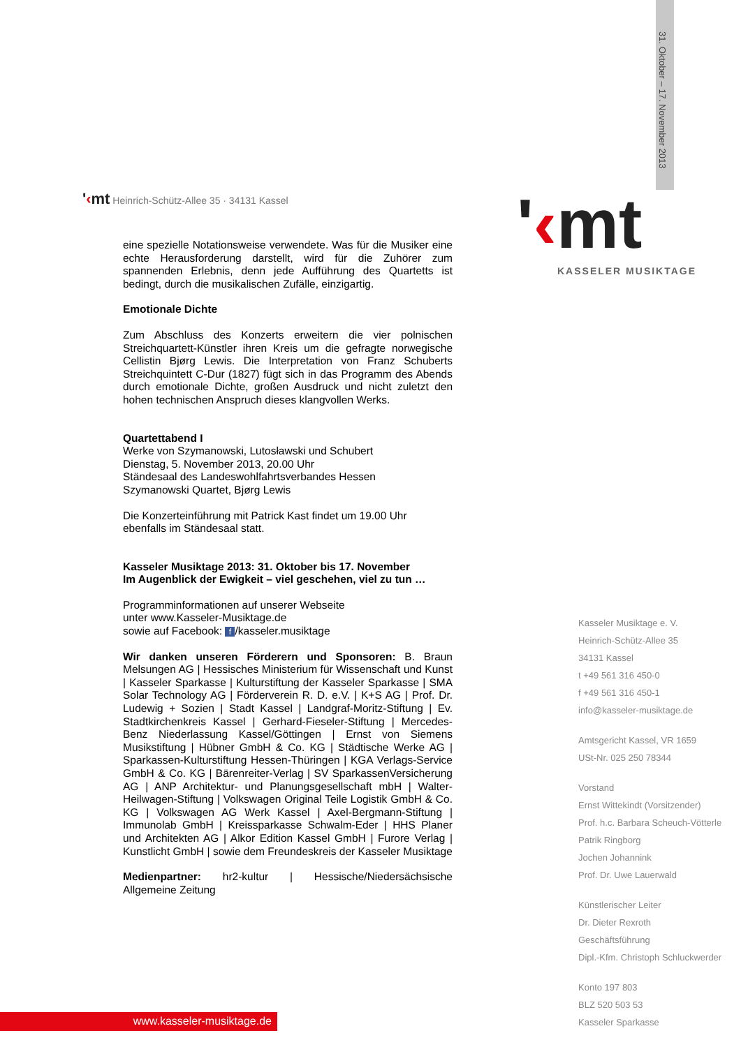31. Oktober – 17. November 2013
'‹mt Heinrich-Schütz-Allee 35 · 34131 Kassel
'‹mt KASSELER MUSIKTAGE
eine spezielle Notationsweise verwendete. Was für die Musiker eine echte Herausforderung darstellt, wird für die Zuhörer zum spannenden Erlebnis, denn jede Aufführung des Quartetts ist bedingt, durch die musikalischen Zufälle, einzigartig.
Emotionale Dichte
Zum Abschluss des Konzerts erweitern die vier polnischen Streichquartett-Künstler ihren Kreis um die gefragte norwegische Cellistin Bjørg Lewis. Die Interpretation von Franz Schuberts Streichquintett C-Dur (1827) fügt sich in das Programm des Abends durch emotionale Dichte, großen Ausdruck und nicht zuletzt den hohen technischen Anspruch dieses klangvollen Werks.
Quartettabend I
Werke von Szymanowski, Lutosławski und Schubert
Dienstag, 5. November 2013, 20.00 Uhr
Ständesaal des Landeswohlfahrtsverbandes Hessen
Szymanowski Quartet, Bjørg Lewis
Die Konzerteinführung mit Patrick Kast findet um 19.00 Uhr ebenfalls im Ständesaal statt.
Kasseler Musiktage 2013: 31. Oktober bis 17. November
Im Augenblick der Ewigkeit – viel geschehen, viel zu tun …
Programminformationen auf unserer Webseite
unter www.Kasseler-Musiktage.de
sowie auf Facebook: f /kasseler.musiktage
Wir danken unseren Förderern und Sponsoren: B. Braun Melsungen AG | Hessisches Ministerium für Wissenschaft und Kunst | Kasseler Sparkasse | Kulturstiftung der Kasseler Sparkasse | SMA Solar Technology AG | Förderverein R. D. e.V. | K+S AG | Prof. Dr. Ludewig + Sozien | Stadt Kassel | Landgraf-Moritz-Stiftung | Ev. Stadtkirchenkreis Kassel | Gerhard-Fieseler-Stiftung | Mercedes-Benz Niederlassung Kassel/Göttingen | Ernst von Siemens Musikstiftung | Hübner GmbH & Co. KG | Städtische Werke AG | Sparkassen-Kulturstiftung Hessen-Thüringen | KGA Verlags-Service GmbH & Co. KG | Bärenreiter-Verlag | SV SparkassenVersicherung AG | ANP Architektur- und Planungsgesellschaft mbH | Walter-Heilwagen-Stiftung | Volkswagen Original Teile Logistik GmbH & Co. KG | Volkswagen AG Werk Kassel | Axel-Bergmann-Stiftung | Immunolab GmbH | Kreissparkasse Schwalm-Eder | HHS Planer und Architekten AG | Alkor Edition Kassel GmbH | Furore Verlag | Kunstlicht GmbH | sowie dem Freundeskreis der Kasseler Musiktage
Medienpartner: hr2-kultur | Hessische/Niedersächsische Allgemeine Zeitung
Kasseler Musiktage e. V.
Heinrich-Schütz-Allee 35
34131 Kassel
t +49 561 316 450-0
f +49 561 316 450-1
info@kasseler-musiktage.de
Amtsgericht Kassel, VR 1659
USt-Nr. 025 250 78344
Vorstand
Ernst Wittekindt (Vorsitzender)
Prof. h.c. Barbara Scheuch-Vötterle
Patrik Ringborg
Jochen Johannink
Prof. Dr. Uwe Lauerwald
Künstlerischer Leiter
Dr. Dieter Rexroth
Geschäftsführung
Dipl.-Kfm. Christoph Schluckwerder
Konto 197 803
BLZ 520 503 53
Kasseler Sparkasse
www.kasseler-musiktage.de